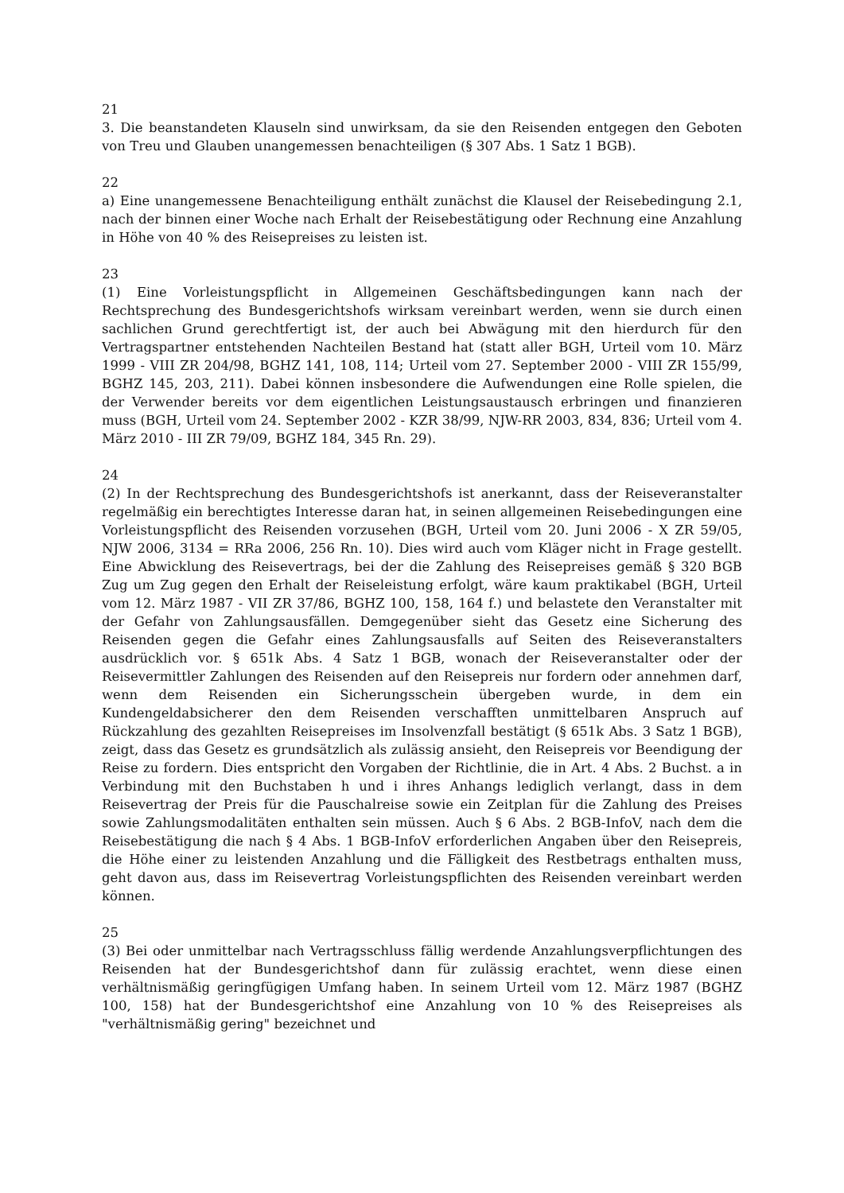21
3. Die beanstandeten Klauseln sind unwirksam, da sie den Reisenden entgegen den Geboten von Treu und Glauben unangemessen benachteiligen (§ 307 Abs. 1 Satz 1 BGB).
22
a) Eine unangemessene Benachteiligung enthält zunächst die Klausel der Reisebedingung 2.1, nach der binnen einer Woche nach Erhalt der Reisebestätigung oder Rechnung eine Anzahlung in Höhe von 40 % des Reisepreises zu leisten ist.
23
(1) Eine Vorleistungspflicht in Allgemeinen Geschäftsbedingungen kann nach der Rechtsprechung des Bundesgerichtshofs wirksam vereinbart werden, wenn sie durch einen sachlichen Grund gerechtfertigt ist, der auch bei Abwägung mit den hierdurch für den Vertragspartner entstehenden Nachteilen Bestand hat (statt aller BGH, Urteil vom 10. März 1999 - VIII ZR 204/98, BGHZ 141, 108, 114; Urteil vom 27. September 2000 - VIII ZR 155/99, BGHZ 145, 203, 211). Dabei können insbesondere die Aufwendungen eine Rolle spielen, die der Verwender bereits vor dem eigentlichen Leistungsaustausch erbringen und finanzieren muss (BGH, Urteil vom 24. September 2002 - KZR 38/99, NJW-RR 2003, 834, 836; Urteil vom 4. März 2010 - III ZR 79/09, BGHZ 184, 345 Rn. 29).
24
(2) In der Rechtsprechung des Bundesgerichtshofs ist anerkannt, dass der Reiseveranstalter regelmäßig ein berechtigtes Interesse daran hat, in seinen allgemeinen Reisebedingungen eine Vorleistungspflicht des Reisenden vorzusehen (BGH, Urteil vom 20. Juni 2006 - X ZR 59/05, NJW 2006, 3134 = RRa 2006, 256 Rn. 10). Dies wird auch vom Kläger nicht in Frage gestellt. Eine Abwicklung des Reisevertrags, bei der die Zahlung des Reisepreises gemäß § 320 BGB Zug um Zug gegen den Erhalt der Reiseleistung erfolgt, wäre kaum praktikabel (BGH, Urteil vom 12. März 1987 - VII ZR 37/86, BGHZ 100, 158, 164 f.) und belastete den Veranstalter mit der Gefahr von Zahlungsausfällen. Demgegenüber sieht das Gesetz eine Sicherung des Reisenden gegen die Gefahr eines Zahlungsausfalls auf Seiten des Reiseveranstalters ausdrücklich vor. § 651k Abs. 4 Satz 1 BGB, wonach der Reiseveranstalter oder der Reisevermittler Zahlungen des Reisenden auf den Reisepreis nur fordern oder annehmen darf, wenn dem Reisenden ein Sicherungsschein übergeben wurde, in dem ein Kundengeldabsicherer den dem Reisenden verschafften unmittelbaren Anspruch auf Rückzahlung des gezahlten Reisepreises im Insolvenzfall bestätigt (§ 651k Abs. 3 Satz 1 BGB), zeigt, dass das Gesetz es grundsätzlich als zulässig ansieht, den Reisepreis vor Beendigung der Reise zu fordern. Dies entspricht den Vorgaben der Richtlinie, die in Art. 4 Abs. 2 Buchst. a in Verbindung mit den Buchstaben h und i ihres Anhangs lediglich verlangt, dass in dem Reisevertrag der Preis für die Pauschalreise sowie ein Zeitplan für die Zahlung des Preises sowie Zahlungsmodalitäten enthalten sein müssen. Auch § 6 Abs. 2 BGB-InfoV, nach dem die Reisebestätigung die nach § 4 Abs. 1 BGB-InfoV erforderlichen Angaben über den Reisepreis, die Höhe einer zu leistenden Anzahlung und die Fälligkeit des Restbetrags enthalten muss, geht davon aus, dass im Reisevertrag Vorleistungspflichten des Reisenden vereinbart werden können.
25
(3) Bei oder unmittelbar nach Vertragsschluss fällig werdende Anzahlungsverpflichtungen des Reisenden hat der Bundesgerichtshof dann für zulässig erachtet, wenn diese einen verhältnismäßig geringfügigen Umfang haben. In seinem Urteil vom 12. März 1987 (BGHZ 100, 158) hat der Bundesgerichtshof eine Anzahlung von 10 % des Reisepreises als "verhältnismäßig gering" bezeichnet und